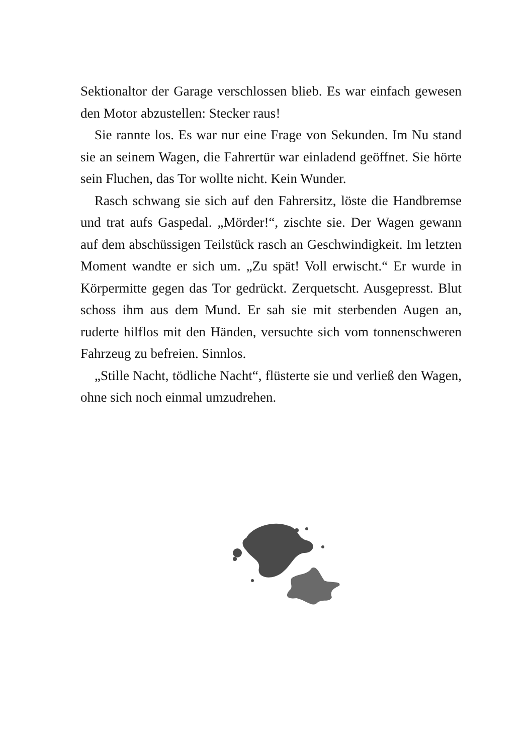Sektionaltor der Garage verschlossen blieb. Es war einfach gewesen den Motor abzustellen: Stecker raus!
Sie rannte los. Es war nur eine Frage von Sekunden. Im Nu stand sie an seinem Wagen, die Fahrertür war einladend geöffnet. Sie hörte sein Fluchen, das Tor wollte nicht. Kein Wunder.
Rasch schwang sie sich auf den Fahrersitz, löste die Handbremse und trat aufs Gaspedal. „Mörder!“, zischte sie. Der Wagen gewann auf dem abschüssigen Teilstück rasch an Geschwindigkeit. Im letzten Moment wandte er sich um. „Zu spät! Voll erwischt.“ Er wurde in Körpermitte gegen das Tor gedrückt. Zerquetscht. Ausgepresst. Blut schoss ihm aus dem Mund. Er sah sie mit sterbenden Augen an, ruderte hilflos mit den Händen, versuchte sich vom tonnenschweren Fahrzeug zu befreien. Sinnlos.
„Stille Nacht, tödliche Nacht“, flüsterte sie und verließ den Wagen, ohne sich noch einmal umzudrehen.